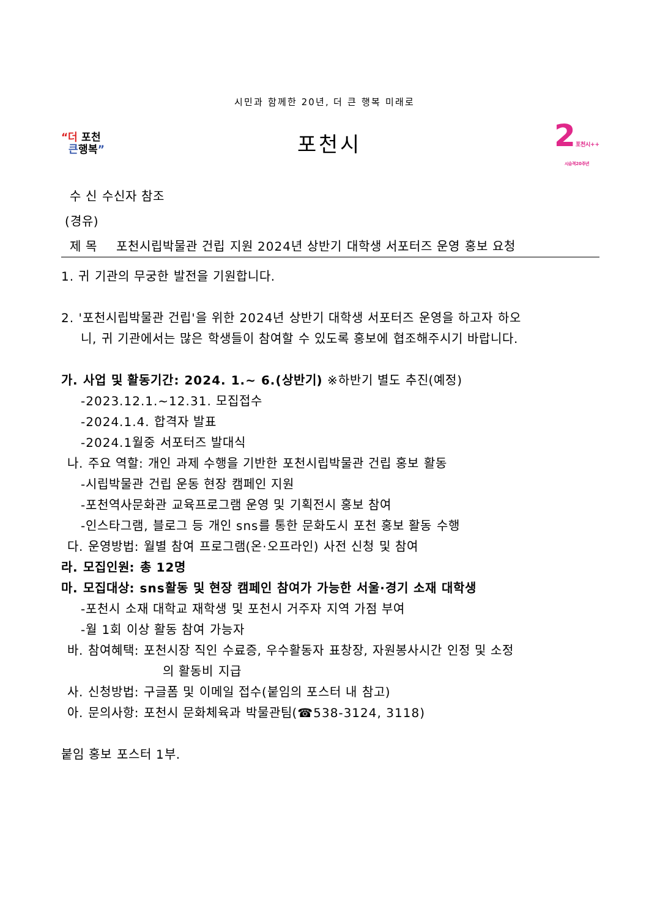시민과 함께한 20년, 더 큰 행복 미래로
“더 포천
큰행복”
포천시
2포천시++
시승격20주년
수 신 수신자 참조
(경유)
제 목 포천시립박물관 건립 지원 2024년 상반기 대학생 서포터즈 운영 홍보 요청
1. 귀 기관의 무궁한 발전을 기원합니다.
2. '포천시립박물관 건립'을 위한 2024년 상반기 대학생 서포터즈 운영을 하고자 하오
니, 귀 기관에서는 많은 학생들이 참여할 수 있도록 홍보에 협조해주시기 바랍니다.
가. 사업 및 활동기간: 2024. 1.~ 6.(상반기) ※하반기 별도 추진(예정)
-2023.12.1.~12.31. 모집접수
-2024.1.4. 합격자 발표
-2024.1월중 서포터즈 발대식
나. 주요 역할: 개인 과제 수행을 기반한 포천시립박물관 건립 홍보 활동
-시립박물관 건립 운동 현장 캠페인 지원
-포천역사문화관 교육프로그램 운영 및 기획전시 홍보 참여
-인스타그램, 블로그 등 개인 sns를 통한 문화도시 포천 홍보 활동 수행
다. 운영방법: 월별 참여 프로그램(온·오프라인) 사전 신청 및 참여
라. 모집인원: 총 12명
마. 모집대상: sns활동 및 현장 캠페인 참여가 가능한 서울·경기 소재 대학생
-포천시 소재 대학교 재학생 및 포천시 거주자 지역 가점 부여
-월 1회 이상 활동 참여 가능자
바. 참여혜택: 포천시장 직인 수료증, 우수활동자 표창장, 자원봉사시간 인정 및 소정
의 활동비 지급
사. 신청방법: 구글폼 및 이메일 접수(붙임의 포스터 내 참고)
아. 문의사항: 포천시 문화체육과 박물관팀(☎538-3124, 3118)
붙임 홍보 포스터 1부.